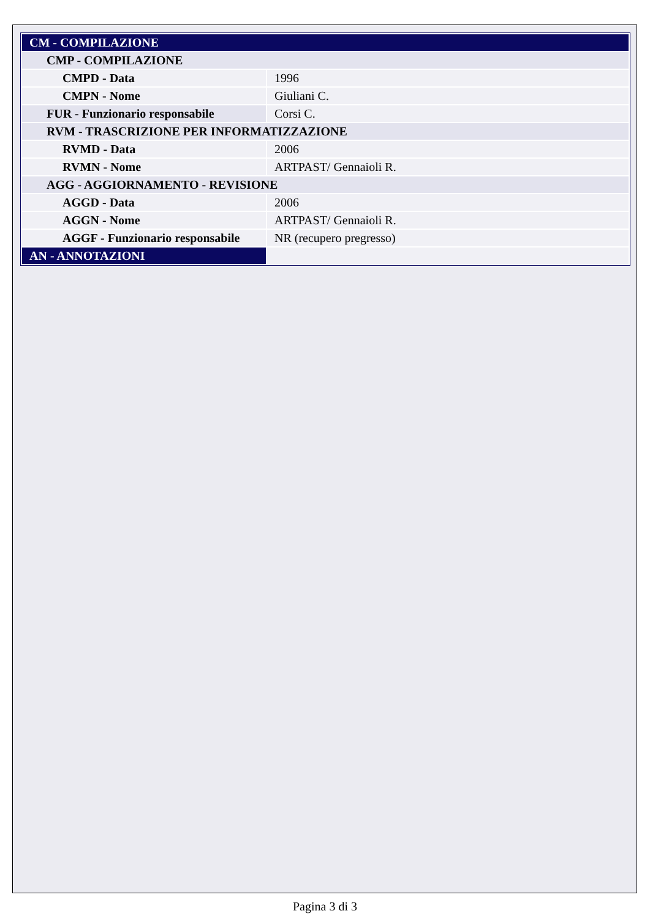| CM - COMPILAZIONE | |
| CMP - COMPILAZIONE | |
| CMPD - Data | 1996 |
| CMPN - Nome | Giuliani C. |
| FUR - Funzionario responsabile | Corsi C. |
| RVM - TRASCRIZIONE PER INFORMATIZZAZIONE | |
| RVMD - Data | 2006 |
| RVMN - Nome | ARTPAST/ Gennaioli R. |
| AGG - AGGIORNAMENTO - REVISIONE | |
| AGGD - Data | 2006 |
| AGGN - Nome | ARTPAST/ Gennaioli R. |
| AGGF - Funzionario responsabile | NR (recupero pregresso) |
| AN - ANNOTAZIONI | |
Pagina 3 di 3